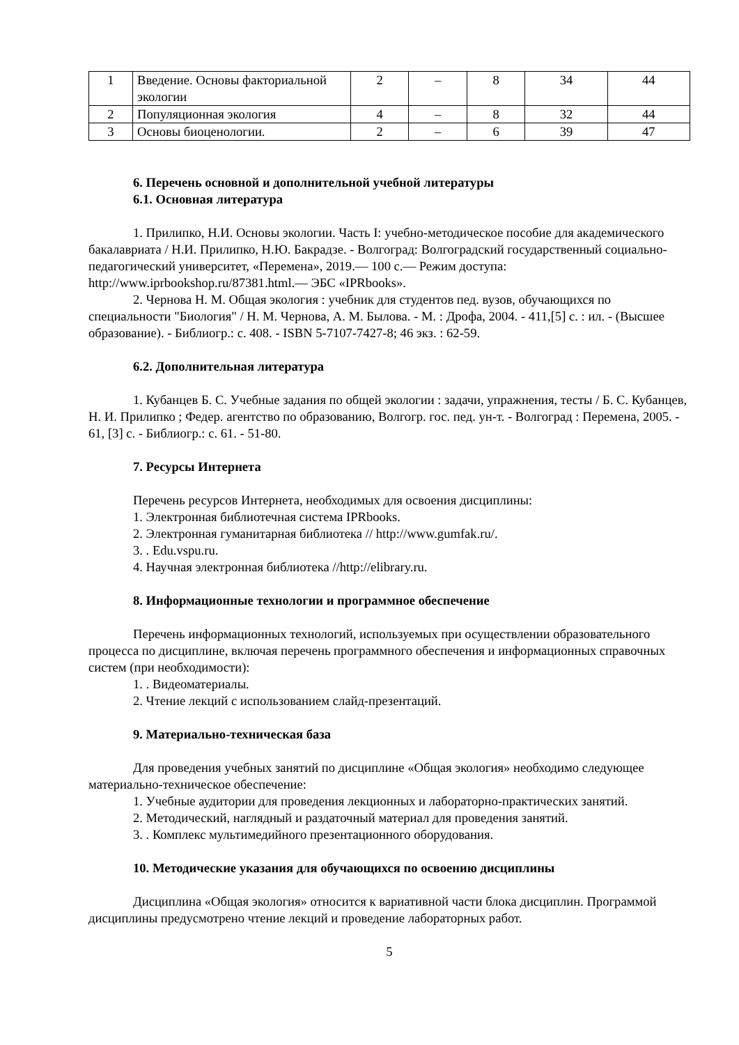| 1 | Введение. Основы факториальной экологии | 2 | – | 8 | 34 | 44 |
| 2 | Популяционная экология | 4 | – | 8 | 32 | 44 |
| 3 | Основы биоценологии. | 2 | – | 6 | 39 | 47 |
6. Перечень основной и дополнительной учебной литературы
6.1. Основная литература
1. Прилипко, Н.И. Основы экологии. Часть I: учебно-методическое пособие для академического бакалавриата / Н.И. Прилипко, Н.Ю. Бакрадзе. - Волгоград: Волгоградский государственный социально-педагогический университет, «Перемена», 2019.— 100 с.— Режим доступа: http://www.iprbookshop.ru/87381.html.— ЭБС «IPRbooks».
2. Чернова Н. М. Общая экология : учебник для студентов пед. вузов, обучающихся по специальности "Биология" / Н. М. Чернова, А. М. Былова. - М. : Дрофа, 2004. - 411,[5] с. : ил. - (Высшее образование). - Библиогр.: с. 408. - ISBN 5-7107-7427-8; 46 экз. : 62-59.
6.2. Дополнительная литература
1. Кубанцев Б. С. Учебные задания по общей экологии : задачи, упражнения, тесты / Б. С. Кубанцев, Н. И. Прилипко ; Федер. агентство по образованию, Волгогр. гос. пед. ун-т. - Волгоград : Перемена, 2005. - 61, [3] с. - Библиогр.: с. 61. - 51-80.
7. Ресурсы Интернета
Перечень ресурсов Интернета, необходимых для освоения дисциплины:
1. Электронная библиотечная система IPRbooks.
2. Электронная гуманитарная библиотека // http://www.gumfak.ru/.
3. . Edu.vspu.ru.
4. Научная электронная библиотека //http://elibrary.ru.
8. Информационные технологии и программное обеспечение
Перечень информационных технологий, используемых при осуществлении образовательного процесса по дисциплине, включая перечень программного обеспечения и информационных справочных систем (при необходимости):
1. . Видеоматериалы.
2. Чтение лекций с использованием слайд-презентаций.
9. Материально-техническая база
Для проведения учебных занятий по дисциплине «Общая экология» необходимо следующее материально-техническое обеспечение:
1. Учебные аудитории для проведения лекционных и лабораторно-практических занятий.
2. Методический, наглядный и раздаточный материал для проведения занятий.
3. . Комплекс мультимедийного презентационного оборудования.
10. Методические указания для обучающихся по освоению дисциплины
Дисциплина «Общая экология» относится к вариативной части блока дисциплин. Программой дисциплины предусмотрено чтение лекций и проведение лабораторных работ.
5